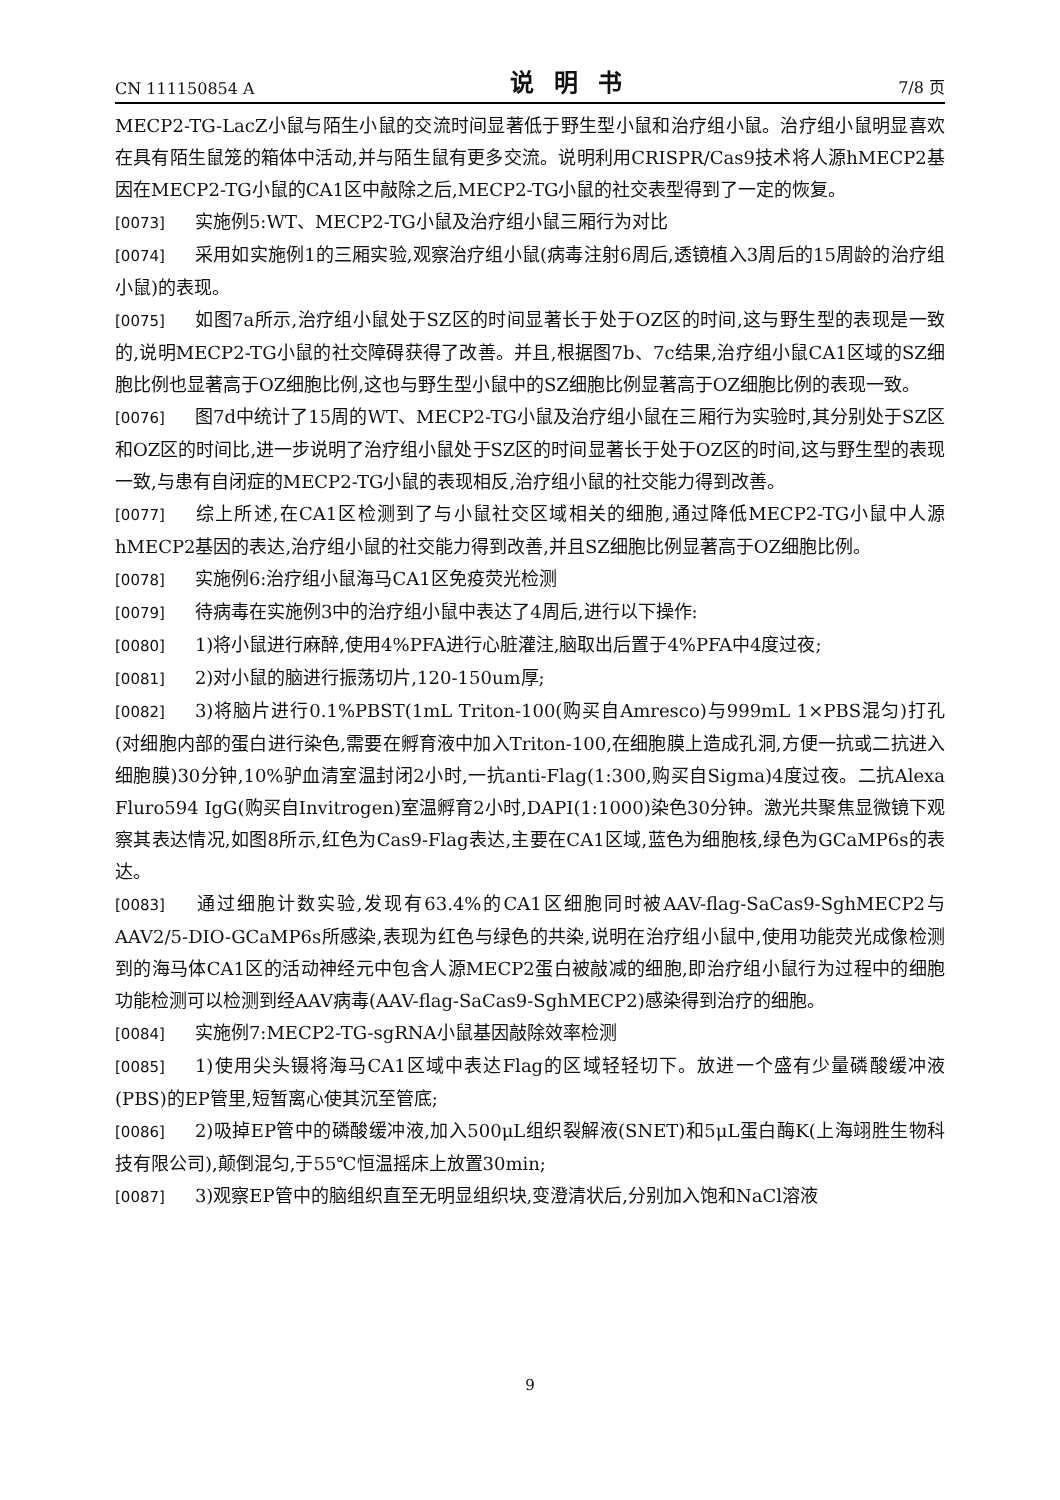CN 111150854 A 说明书 7/8 页
MECP2-TG-LacZ小鼠与陌生小鼠的交流时间显著低于野生型小鼠和治疗组小鼠。治疗组小鼠明显喜欢在具有陌生鼠笼的箱体中活动,并与陌生鼠有更多交流。说明利用CRISPR/Cas9技术将人源hMECP2基因在MECP2-TG小鼠的CA1区中敲除之后,MECP2-TG小鼠的社交表型得到了一定的恢复。
[0073] 实施例5:WT、MECP2-TG小鼠及治疗组小鼠三厢行为对比
[0074] 采用如实施例1的三厢实验,观察治疗组小鼠(病毒注射6周后,透镜植入3周后的15周龄的治疗组小鼠)的表现。
[0075] 如图7a所示,治疗组小鼠处于SZ区的时间显著长于处于OZ区的时间,这与野生型的表现是一致的,说明MECP2-TG小鼠的社交障碍获得了改善。并且,根据图7b、7c结果,治疗组小鼠CA1区域的SZ细胞比例也显著高于OZ细胞比例,这也与野生型小鼠中的SZ细胞比例显著高于OZ细胞比例的表现一致。
[0076] 图7d中统计了15周的WT、MECP2-TG小鼠及治疗组小鼠在三厢行为实验时,其分别处于SZ区和OZ区的时间比,进一步说明了治疗组小鼠处于SZ区的时间显著长于处于OZ区的时间,这与野生型的表现一致,与患有自闭症的MECP2-TG小鼠的表现相反,治疗组小鼠的社交能力得到改善。
[0077] 综上所述,在CA1区检测到了与小鼠社交区域相关的细胞,通过降低MECP2-TG小鼠中人源hMECP2基因的表达,治疗组小鼠的社交能力得到改善,并且SZ细胞比例显著高于OZ细胞比例。
[0078] 实施例6:治疗组小鼠海马CA1区免疫荧光检测
[0079] 待病毒在实施例3中的治疗组小鼠中表达了4周后,进行以下操作:
[0080] 1)将小鼠进行麻醉,使用4%PFA进行心脏灌注,脑取出后置于4%PFA中4度过夜;
[0081] 2)对小鼠的脑进行振荡切片,120-150um厚;
[0082] 3)将脑片进行0.1%PBST(1mL Triton-100(购买自Amresco)与999mL 1×PBS混匀)打孔(对细胞内部的蛋白进行染色,需要在孵育液中加入Triton-100,在细胞膜上造成孔洞,方便一抗或二抗进入细胞膜)30分钟,10%驴血清室温封闭2小时,一抗anti-Flag(1:300,购买自Sigma)4度过夜。二抗Alexa Fluro594 IgG(购买自Invitrogen)室温孵育2小时,DAPI(1:1000)染色30分钟。激光共聚焦显微镜下观察其表达情况,如图8所示,红色为Cas9-Flag表达,主要在CA1区域,蓝色为细胞核,绿色为GCaMP6s的表达。
[0083] 通过细胞计数实验,发现有63.4%的CA1区细胞同时被AAV-flag-SaCas9-SghMECP2与AAV2/5-DIO-GCaMP6s所感染,表现为红色与绿色的共染,说明在治疗组小鼠中,使用功能荧光成像检测到的海马体CA1区的活动神经元中包含人源MECP2蛋白被敲减的细胞,即治疗组小鼠行为过程中的细胞功能检测可以检测到经AAV病毒(AAV-flag-SaCas9-SghMECP2)感染得到治疗的细胞。
[0084] 实施例7:MECP2-TG-sgRNA小鼠基因敲除效率检测
[0085] 1)使用尖头镊将海马CA1区域中表达Flag的区域轻轻切下。放进一个盛有少量磷酸缓冲液(PBS)的EP管里,短暂离心使其沉至管底;
[0086] 2)吸掉EP管中的磷酸缓冲液,加入500μL组织裂解液(SNET)和5μL蛋白酶K(上海翊胜生物科技有限公司),颠倒混匀,于55℃恒温摇床上放置30min;
[0087] 3)观察EP管中的脑组织直至无明显组织块,变澄清状后,分别加入饱和NaCl溶液
9